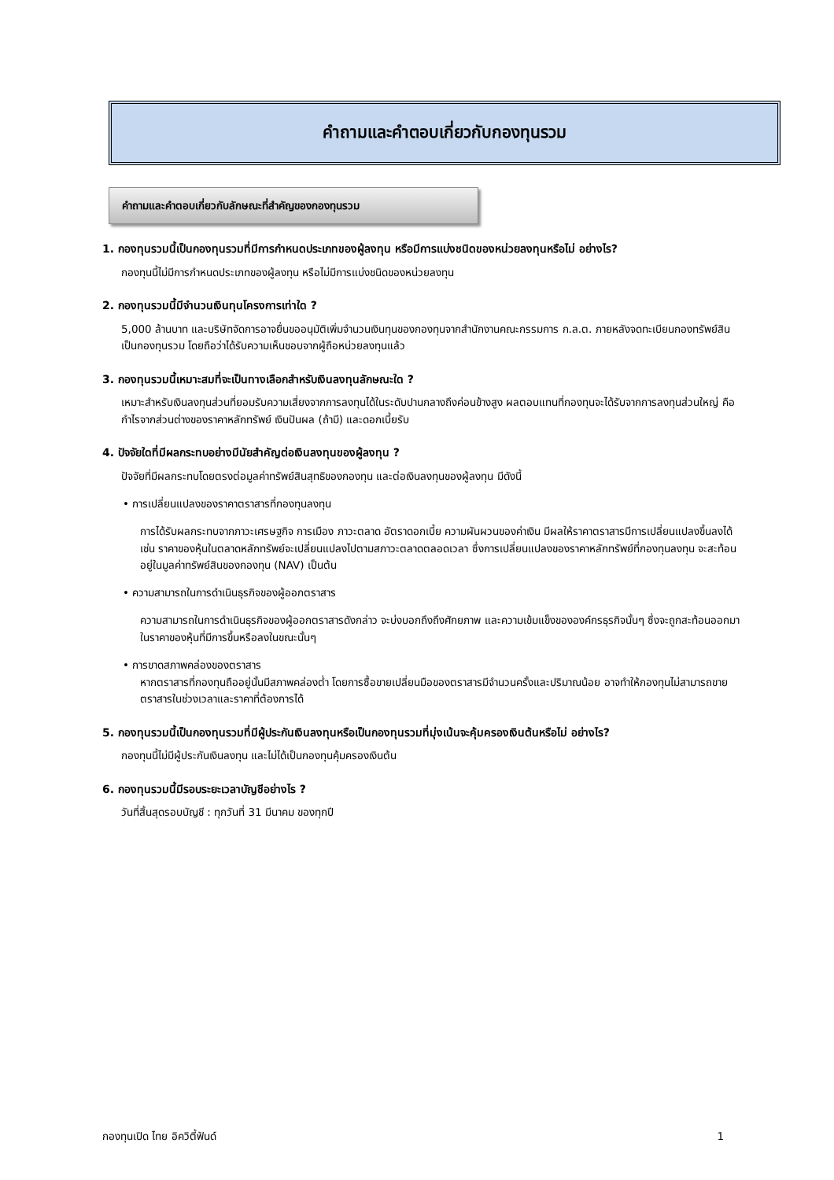คำถามและคำตอบเกี่ยวกับกองทุนรวม
คำถามและคำตอบเกี่ยวกับลักษณะที่สำคัญของกองทุนรวม
1. กองทุนรวมนี้เป็นกองทุนรวมที่มีการกำหนดประเภทของผู้ลงทุน หรือมีการแบ่งชนิดของหน่วยลงทุนหรือไม่ อย่างไร?
กองทุนนี้ไม่มีการกำหนดประเภทของผู้ลงทุน หรือไม่มีการแบ่งชนิดของหน่วยลงทุน
2. กองทุนรวมนี้มีจำนวนเงินทุนโครงการเท่าใด ?
5,000 ล้านบาท และบริษัทจัดการอาจยื่นขออนุมัติเพิ่มจำนวนเงินทุนของกองทุนจากสำนักงานคณะกรรมการ ก.ล.ต. ภายหลังจดทะเบียนกองทรัพย์สินเป็นกองทุนรวม โดยถือว่าได้รับความเห็นชอบจากผู้ถือหน่วยลงทุนแล้ว
3. กองทุนรวมนี้เหมาะสมที่จะเป็นทางเลือกสำหรับเงินลงทุนลักษณะใด ?
เหมาะสำหรับเงินลงทุนส่วนที่ยอมรับความเสี่ยงจากการลงทุนได้ในระดับปานกลางถึงค่อนข้างสูง ผลตอบแทนที่กองทุนจะได้รับจากการลงทุนส่วนใหญ่ คือ กำไรจากส่วนต่างของราคาหลักทรัพย์ เงินปันผล (ถ้ามี) และดอกเบี้ยรับ
4. ปัจจัยใดที่มีผลกระทบอย่างมีนัยสำคัญต่อเงินลงทุนของผู้ลงทุน ?
ปัจจัยที่มีผลกระทบโดยตรงต่อมูลค่าทรัพย์สินสุทธิของกองทุน และต่อเงินลงทุนของผู้ลงทุน มีดังนี้
• การเปลี่ยนแปลงของราคาตราสารที่กองทุนลงทุน
การได้รับผลกระทบจากภาวะเศรษฐกิจ การเมือง ภาวะตลาด อัตราดอกเบี้ย ความผันผวนของค่าเงิน มีผลให้ราคาตราสารมีการเปลี่ยนแปลงขึ้นลงได้ เช่น ราคาของหุ้นในตลาดหลักทรัพย์จะเปลี่ยนแปลงไปตามสภาวะตลาดตลอดเวลา ซึ่งการเปลี่ยนแปลงของราคาหลักทรัพย์ที่กองทุนลงทุน จะสะท้อนอยู่ในมูลค่าทรัพย์สินของกองทุน (NAV) เป็นต้น
• ความสามารถในการดำเนินธุรกิจของผู้ออกตราสาร
ความสามารถในการดำเนินธุรกิจของผู้ออกตราสารดังกล่าว จะบ่งบอกถึงถึงศักยภาพ และความเข้มแข็งขององค์กรธุรกิจนั้นๆ ซึ่งจะถูกสะท้อนออกมาในราคาของหุ้นที่มีการขึ้นหรือลงในขณะนั้นๆ
• การขาดสภาพคล่องของตราสาร
หากตราสารที่กองทุนถืออยู่นั้นมีสภาพคล่องต่ำ โดยการซื้อขายเปลี่ยนมือของตราสารมีจำนวนครั้งและปริมาณน้อย อาจทำให้กองทุนไม่สามารถขายตราสารในช่วงเวลาและราคาที่ต้องการได้
5. กองทุนรวมนี้เป็นกองทุนรวมที่มีผู้ประกันเงินลงทุนหรือเป็นกองทุนรวมที่มุ่งเน้นจะคุ้มครองเงินต้นหรือไม่ อย่างไร?
กองทุนนี้ไม่มีผู้ประกันเงินลงทุน และไม่ได้เป็นกองทุนคุ้มครองเงินต้น
6. กองทุนรวมนี้มีรอบระยะเวลาบัญชีอย่างไร ?
วันที่สิ้นสุดรอบบัญชี : ทุกวันที่ 31 มีนาคม ของทุกปี
กองทุนเปิด ไทย อิควิตี้ฟันด์ 1